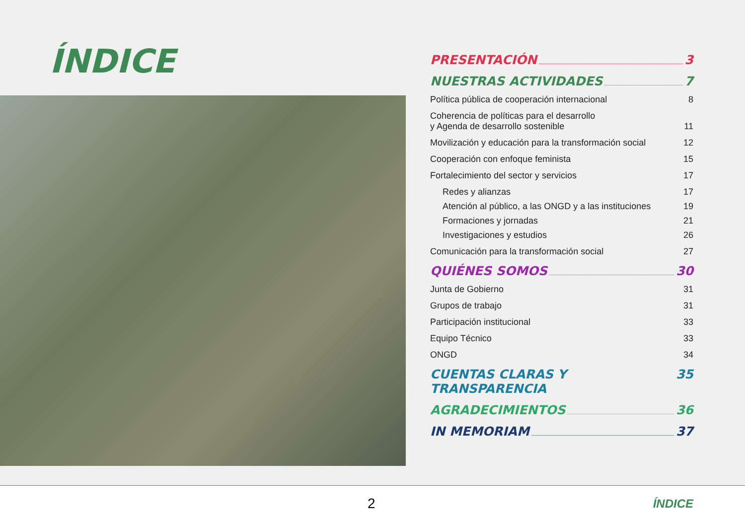ÍNDICE
PRESENTACIÓN 3
NUESTRAS ACTIVIDADES 7
Política pública de cooperación internacional 8
Coherencia de políticas para el desarrollo
y Agenda de desarrollo sostenible 11
Movilización y educación para la transformación social 12
Cooperación con enfoque feminista 15
Fortalecimiento del sector y servicios 17
Redes y alianzas 17
Atención al público, a las ONGD y a las instituciones 19
Formaciones y jornadas 21
Investigaciones y estudios 26
Comunicación para la transformación social 27
QUIÉNES SOMOS 30
Junta de Gobierno 31
Grupos de trabajo 31
Participación institucional 33
Equipo Técnico 33
ONGD 34
CUENTAS CLARAS Y TRANSPARENCIA 35
AGRADECIMIENTOS 36
IN MEMORIAM 37
2 ÍNDICE